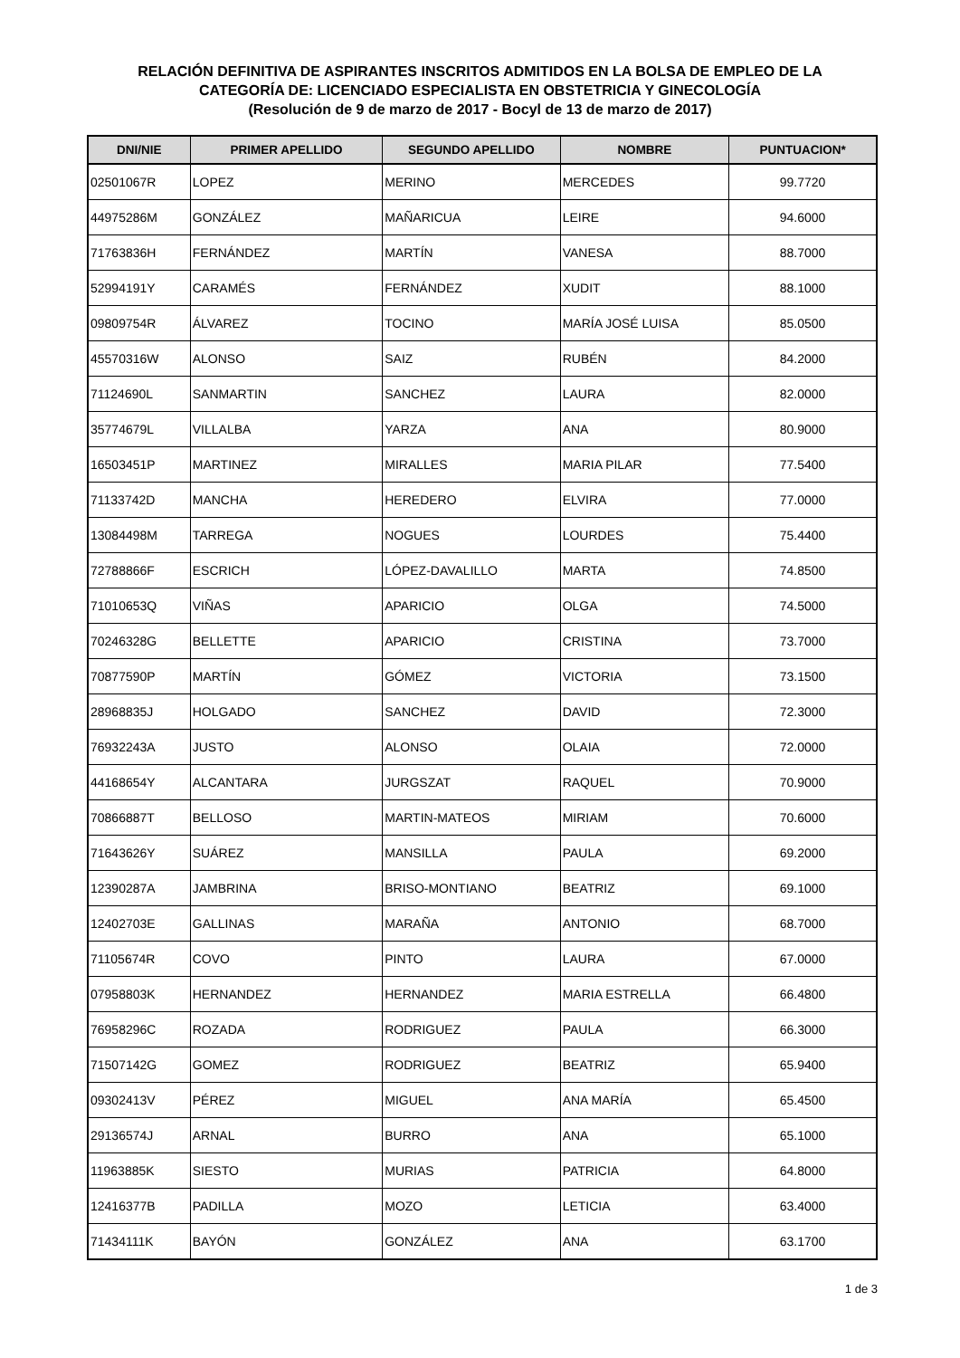RELACIÓN DEFINITIVA DE ASPIRANTES INSCRITOS ADMITIDOS EN LA BOLSA DE EMPLEO DE LA
CATEGORÍA DE: LICENCIADO ESPECIALISTA EN OBSTETRICIA Y GINECOLOGÍA
(Resolución de 9 de marzo de 2017 - Bocyl de 13 de marzo de 2017)
| DNI/NIE | PRIMER APELLIDO | SEGUNDO APELLIDO | NOMBRE | PUNTUACION* |
| --- | --- | --- | --- | --- |
| 02501067R | LOPEZ | MERINO | MERCEDES | 99.7720 |
| 44975286M | GONZÁLEZ | MAÑARICUA | LEIRE | 94.6000 |
| 71763836H | FERNÁNDEZ | MARTÍN | VANESA | 88.7000 |
| 52994191Y | CARAMÉS | FERNÁNDEZ | XUDIT | 88.1000 |
| 09809754R | ÁLVAREZ | TOCINO | MARÍA JOSÉ LUISA | 85.0500 |
| 45570316W | ALONSO | SAIZ | RUBÉN | 84.2000 |
| 71124690L | SANMARTIN | SANCHEZ | LAURA | 82.0000 |
| 35774679L | VILLALBA | YARZA | ANA | 80.9000 |
| 16503451P | MARTINEZ | MIRALLES | MARIA PILAR | 77.5400 |
| 71133742D | MANCHA | HEREDERO | ELVIRA | 77.0000 |
| 13084498M | TARREGA | NOGUES | LOURDES | 75.4400 |
| 72788866F | ESCRICH | LÓPEZ-DAVALILLO | MARTA | 74.8500 |
| 71010653Q | VIÑAS | APARICIO | OLGA | 74.5000 |
| 70246328G | BELLETTE | APARICIO | CRISTINA | 73.7000 |
| 70877590P | MARTÍN | GÓMEZ | VICTORIA | 73.1500 |
| 28968835J | HOLGADO | SANCHEZ | DAVID | 72.3000 |
| 76932243A | JUSTO | ALONSO | OLAIA | 72.0000 |
| 44168654Y | ALCANTARA | JURGSZAT | RAQUEL | 70.9000 |
| 70866887T | BELLOSO | MARTIN-MATEOS | MIRIAM | 70.6000 |
| 71643626Y | SUÁREZ | MANSILLA | PAULA | 69.2000 |
| 12390287A | JAMBRINA | BRISO-MONTIANO | BEATRIZ | 69.1000 |
| 12402703E | GALLINAS | MARAÑA | ANTONIO | 68.7000 |
| 71105674R | COVO | PINTO | LAURA | 67.0000 |
| 07958803K | HERNANDEZ | HERNANDEZ | MARIA ESTRELLA | 66.4800 |
| 76958296C | ROZADA | RODRIGUEZ | PAULA | 66.3000 |
| 71507142G | GOMEZ | RODRIGUEZ | BEATRIZ | 65.9400 |
| 09302413V | PÉREZ | MIGUEL | ANA MARÍA | 65.4500 |
| 29136574J | ARNAL | BURRO | ANA | 65.1000 |
| 11963885K | SIESTO | MURIAS | PATRICIA | 64.8000 |
| 12416377B | PADILLA | MOZO | LETICIA | 63.4000 |
| 71434111K | BAYÓN | GONZÁLEZ | ANA | 63.1700 |
1 de 3